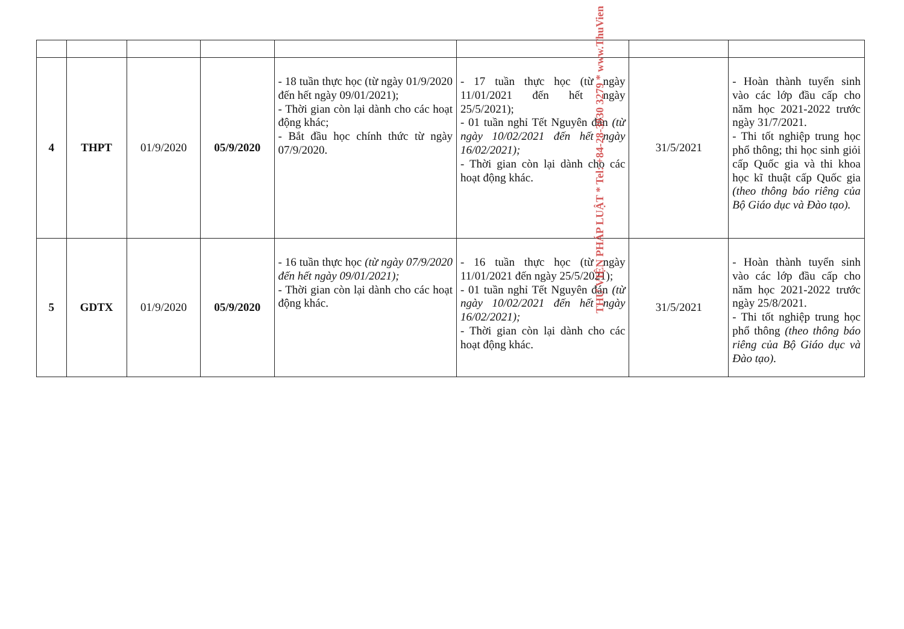| 4 | THPT | 01/9/2020 | 05/9/2020 | - 18 tuần thực học (từ ngày 01/9/2020 đến hết ngày 09/01/2021); - Thời gian còn lại dành cho các hoạt động khác; - Bắt đầu học chính thức từ ngày 07/9/2020. | - 17 tuần thực học (từ ngày 11/01/2021 đến hết ngày 25/5/2021); - 01 tuần nghỉ Tết Nguyên đán (từ ngày 10/02/2021 đến hết ngày 16/02/2021); - Thời gian còn lại dành cho các hoạt động khác. | 31/5/2021 | - Hoàn thành tuyển sinh vào các lớp đầu cấp cho năm học 2021-2022 trước ngày 31/7/2021. - Thi tốt nghiệp trung học phổ thông; thi học sinh giỏi cấp Quốc gia và thi khoa học kĩ thuật cấp Quốc gia (theo thông báo riêng của Bộ Giáo dục và Đào tạo). |
| 5 | GDTX | 01/9/2020 | 05/9/2020 | - 16 tuần thực học (từ ngày 07/9/2020 đến hết ngày 09/01/2021); - Thời gian còn lại dành cho các hoạt động khác. | - 16 tuần thực học (từ ngày 11/01/2021 đến ngày 25/5/2021); - 01 tuần nghỉ Tết Nguyên đán (từ ngày 10/02/2021 đến hết ngày 16/02/2021); - Thời gian còn lại dành cho các hoạt động khác. | 31/5/2021 | - Hoàn thành tuyển sinh vào các lớp đầu cấp cho năm học 2021-2022 trước ngày 25/8/2021. - Thi tốt nghiệp trung học phổ thông (theo thông báo riêng của Bộ Giáo dục và Đào tạo). |
THƯ VIỆN PHÁP LUẬT * Tel: +84-28-3930 3279 * www.ThuVien